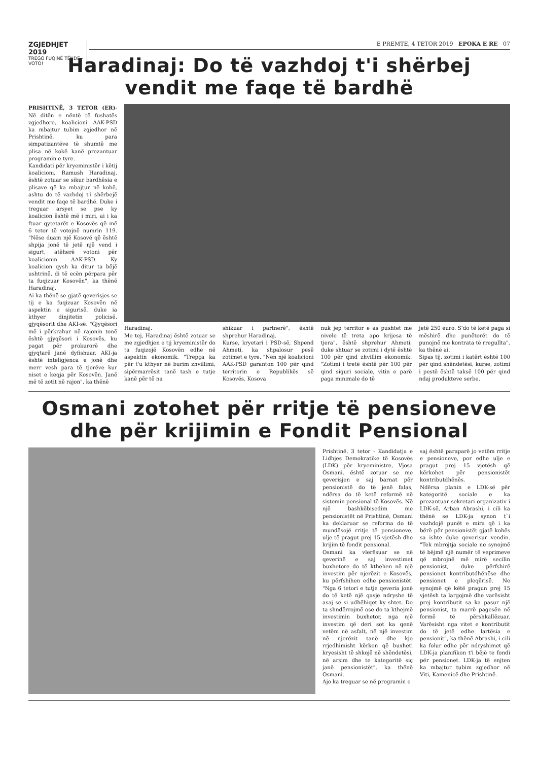ZGJEDHJET 2019
TREGO FUQINË TËNDE - VOTO!
E PREMTE, 4 TETOR 2019 EPOKA E RE 07
Haradinaj: Do të vazhdoj t'i shërbej vendit me faqe të bardhë
PRISHTINË, 3 TETOR (ER)- Në ditën e nëntë të fushatës zgjedhore, koalicioni AAK-PSD ka mbajtur tubim zgjedhor në Prishtinë, ku para simpatizantëve të shumtë me plisa në kokë kanë prezantuar programin e tyre.
Kandidati për kryeministër i këtij koalicioni, Ramush Haradinaj, është zotuar se sikur bardhësia e plisave që ka mbajtur në kohë, ashtu do të vazhdoj t'i shërbejë vendit me faqe të bardhë. Duke i treguar arsyet se pse ky koalicion është më i miri, ai i ka ftuar qytetarët e Kosovës që më 6 tetor të votojnë numrin 119. "Nëse duam një Kosovë që është shpija jonë të jetë një vend i sigurt, atëherë votoni për koalicionin AAK-PSD. Ky koalicion qysh ka ditur ta bëjë ushtrinë, di të ecën përpara për ta fuqizuar Kosovën", ka thënë Haradinaj.
Ai ka thënë se gjatë qeverisjes se tij e ka fuqizuar Kosovën në aspektin e sigurisë, duke ia kthyer dinjitetin policisë, gjyqësorit dhe AKI-së. "Gjyqësori më i përkrahur në rajonin tonë është gjyqësori i Kosovës, ku pagat për prokurorë dhe gjyqtarë janë dyfishuar. AKI-ja është inteligjenca e jonë dhe merr vesh para të tjerëve kur niset e keqja për Kosovën. Janë më të zotit në rajon", ka thënë
Haradinaj.
Me tej, Haradinaj është zotuar se me zgjedhjen e tij kryeministër do ta fuqizojë Kosovën edhe në aspektin ekonomik. "Trepça ka për t'u kthyer në burim zhvillimi, sipërmarrësit tanë tash e tutje kanë për të na
shikuar i partnerë", është shprehur Haradinaj.
Kurse, kryetari i PSD-së, Shpend Ahmeti, ka shpalosur pesë zotimet e tyre. "Nën një koalicioni AAK-PSD garanton 100 për qind territorin e Republikës së Kosovës. Kosova
nuk jep territor e as pushtet me nivele të treta apo krijesa të tjera", është shprehur Ahmeti, duke shtuar se zotimi i dytë është 100 për qind zhvillim ekonomik. "Zotimi i tretë është për 100 për qind siguri sociale, vitin e parë paga minimale do të
jetë 250 euro. S'do të ketë paga si mëshirë dhe punëtorët do të punojnë me kontrata të rregullta", ka thënë ai.
Sipas tij, zotimi i katërt është 100 për qind shëndetësi, kurse, zotimi i pestë është taksë 100 për qind ndaj produkteve serbe.
Osmani zotohet për rritje të pensioneve dhe për krijimin e Fondit Pensional
Prishtinë, 3 tetor - Kandidatja e Lidhjes Demokratike të Kosovës (LDK) për kryeministre, Vjosa Osmani, është zotuar se me qeverisjen e saj barnat për pensionistë do të jenë falas, ndërsa do të ketë reformë në sistemin pensional të Kosovës. Në një bashkëbisedim me pensionistët në Prishtinë, Osmani ka deklaruar se reforma do të mundësojë rritje të pensioneve, ulje të pragut prej 15 vjetësh dhe krijim të fondit pensional.
Osmani ka vlerësuar se në qeverinë e saj investimet buxhetore do të kthehen në një investim për njerëzit e Kosovës, ku përfshihen edhe pensionistët. "Nga 6 tetori e tutje qeveria jonë do të ketë një qasje ndryshe të asaj se si udhëhiqet ky shtet. Do ta shndërrojmë ose do ta kthejmë investimin buxhetor, nga një investim që deri sot ka qenë vetëm në asfalt, në një investim në njerëzit tanë dhe kjo rrjedhimisht kërkon që buxheti kryesisht të shkojë në shëndetësi, në arsim dhe te kategoritë siç janë pensionistët", ka thënë Osmani.
Ajo ka treguar se në programin e
saj është paraparë jo vetëm rritje e pensioneve, por edhe ulje e pragut prej 15 vjetësh që kërkohet për pensionistët kontributdhënës.
Ndërsa planin e LDK-së për kategoritë sociale e ka prezantuar sekretari organizativ i LDK-së, Arban Abrashi, i cili ka thënë se LDK-ja synon t`i vazhdojë punët e mira që i ka bërë për pensionistët gjatë kohës sa ishte duke qeverisur vendin. "Tek mbrojtja sociale ne synojmë të bëjmë një numër të veprimeve që mbrojnë më mirë secilin pensionist, duke përfshirë pensionet kontributdhënëse dhe pensionet e pleqërisë. Ne synojmë që këtë pragun prej 15 vjetësh ta largojmë dhe varësisht prej kontributit sa ka pasur një pensionist, ta marrë pagesën në formë të përshkallëzuar. Varësisht nga vitet e kontributit do të jetë edhe lartësia e pensionit", ka thënë Abrashi, i cili ka folur edhe për ndryshimet që LDK-ja planifikon t'i bëjë te fondi për pensionet. LDK-ja të enjten ka mbajtur tubim zgjedhor në Viti, Kamenicë dhe Prishtinë.